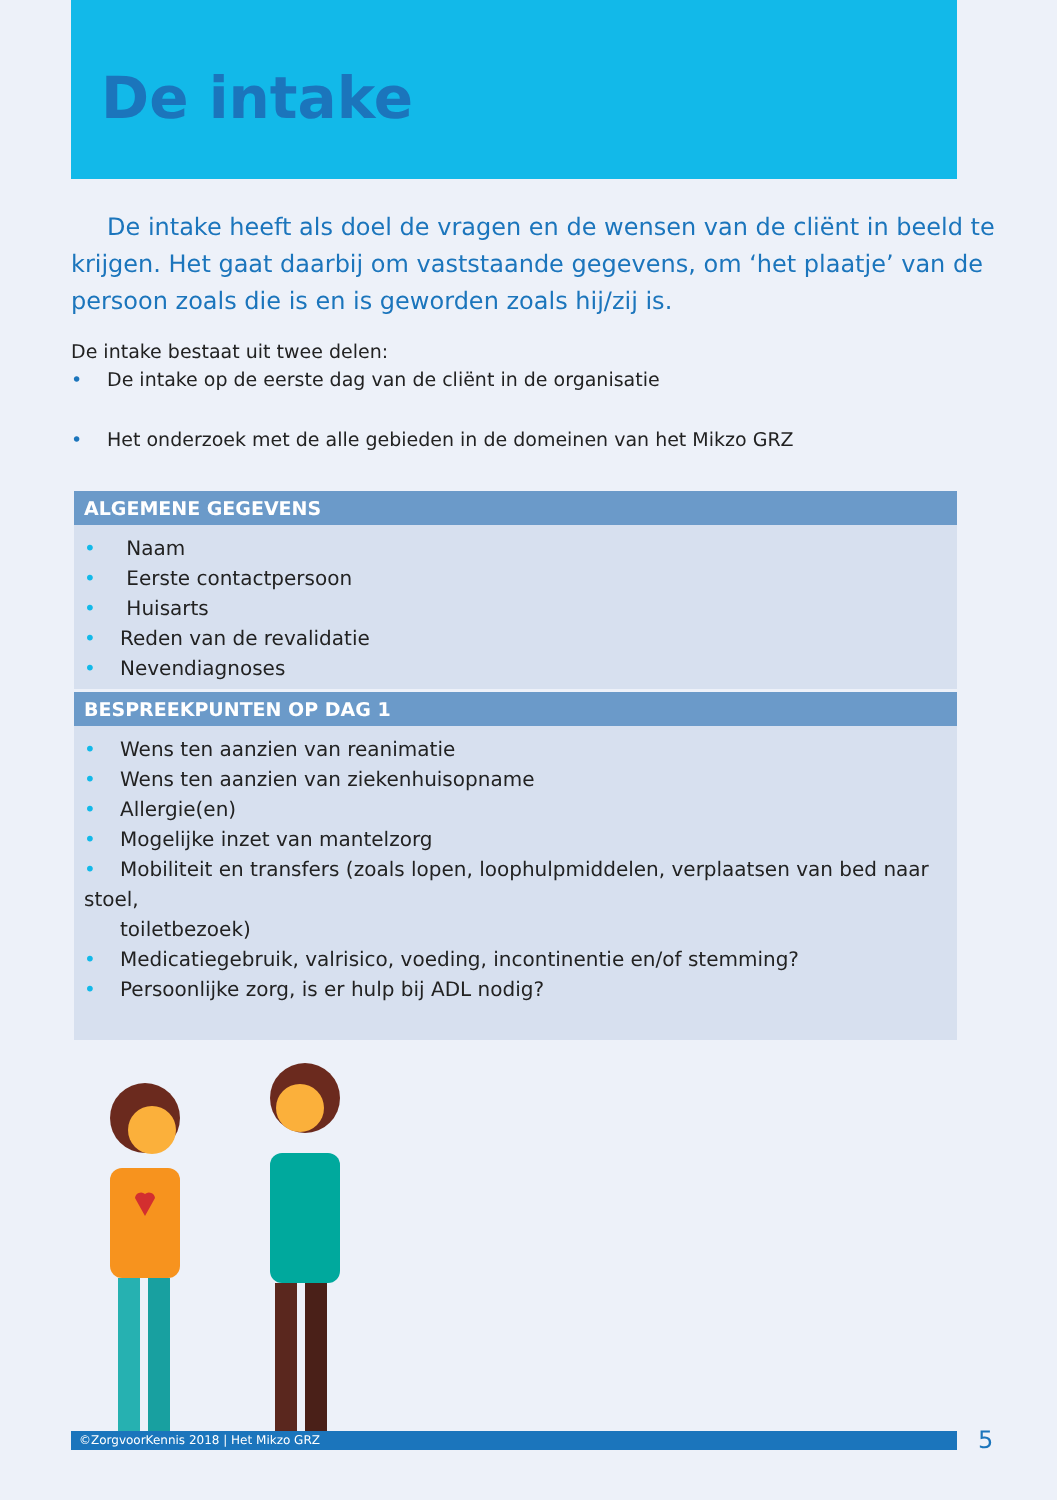De intake
De intake heeft als doel de vragen en de wensen van de cliënt in beeld te krijgen. Het gaat daarbij om vaststaande gegevens, om ‘het plaatje’ van de persoon zoals die is en is geworden zoals hij/zij is.
De intake bestaat uit twee delen:
• De intake op de eerste dag van de cliënt in de organisatie
• Het onderzoek met de alle gebieden in de domeinen van het Mikzo GRZ
| ALGEMENE GEGEVENS |
| --- |
| • Naam • Eerste contactpersoon • Huisarts • Reden van de revalidatie • Nevendiagnoses |
| BESPREEKPUNTEN OP DAG 1 |
| • Wens ten aanzien van reanimatie • Wens ten aanzien van ziekenhuisopname • Allergie(en) • Mogelijke inzet van mantelzorg • Mobiliteit en transfers (zoals lopen, loophulpmiddelen, verplaatsen van bed naar stoel, toiletbezoek) • Medicatiegebruik, valrisico, voeding, incontinentie en/of stemming? • Persoonlijke zorg, is er hulp bij ADL nodig? |
©ZorgvoorKennis 2018 | Het Mikzo GRZ 5